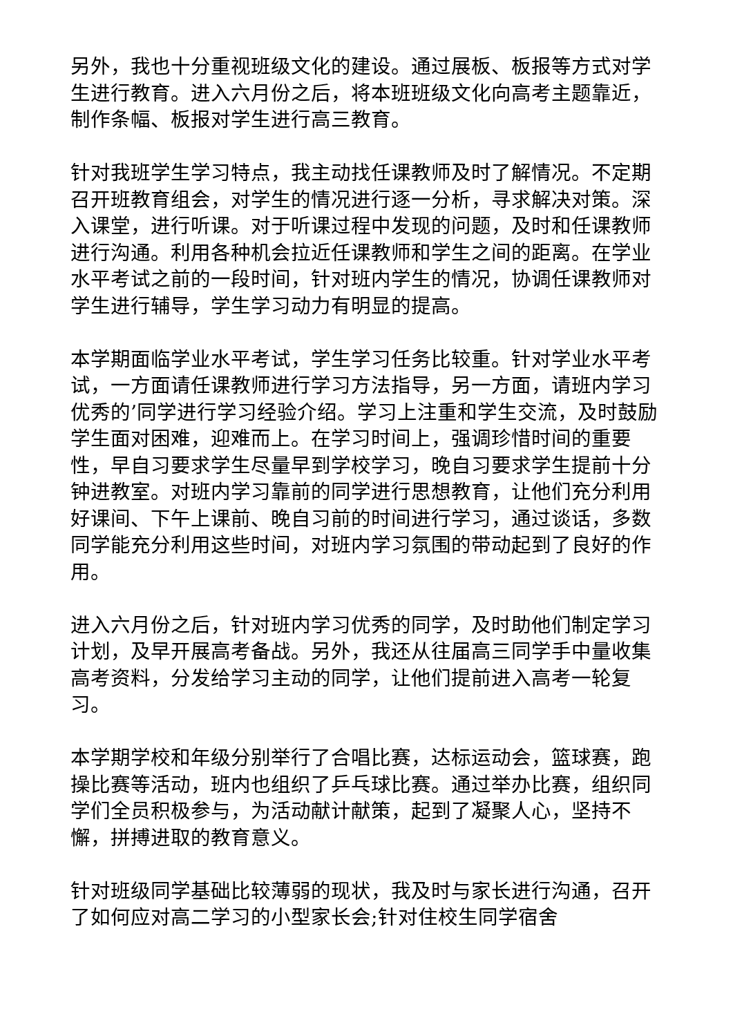另外，我也十分重视班级文化的建设。通过展板、板报等方式对学生进行教育。进入六月份之后，将本班班级文化向高考主题靠近，制作条幅、板报对学生进行高三教育。
针对我班学生学习特点，我主动找任课教师及时了解情况。不定期召开班教育组会，对学生的情况进行逐一分析，寻求解决对策。深入课堂，进行听课。对于听课过程中发现的问题，及时和任课教师进行沟通。利用各种机会拉近任课教师和学生之间的距离。在学业水平考试之前的一段时间，针对班内学生的情况，协调任课教师对学生进行辅导，学生学习动力有明显的提高。
本学期面临学业水平考试，学生学习任务比较重。针对学业水平考试，一方面请任课教师进行学习方法指导，另一方面，请班内学习优秀的’同学进行学习经验介绍。学习上注重和学生交流，及时鼓励学生面对困难，迎难而上。在学习时间上，强调珍惜时间的重要性，早自习要求学生尽量早到学校学习，晚自习要求学生提前十分钟进教室。对班内学习靠前的同学进行思想教育，让他们充分利用好课间、下午上课前、晚自习前的时间进行学习，通过谈话，多数同学能充分利用这些时间，对班内学习氛围的带动起到了良好的作用。
进入六月份之后，针对班内学习优秀的同学，及时助他们制定学习计划，及早开展高考备战。另外，我还从往届高三同学手中量收集高考资料，分发给学习主动的同学，让他们提前进入高考一轮复习。
本学期学校和年级分别举行了合唱比赛，达标运动会，篮球赛，跑操比赛等活动，班内也组织了乒乓球比赛。通过举办比赛，组织同学们全员积极参与，为活动献计献策，起到了凝聚人心，坚持不懈，拼搏进取的教育意义。
针对班级同学基础比较薄弱的现状，我及时与家长进行沟通，召开了如何应对高二学习的小型家长会;针对住校生同学宿舍